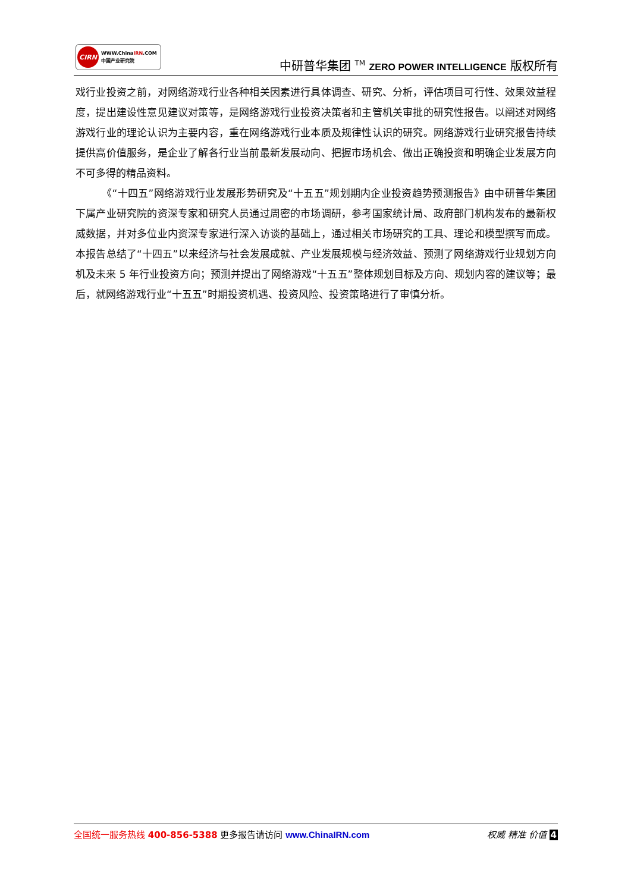CIRN
WWW.ChinaIRN.COM
中国产业研究院
中研普华集团 <sup>TM</sup> ZERO POWER INTELLIGENCE 版权所有
戏行业投资之前，对网络游戏行业各种相关因素进行具体调查、研究、分析，评估项目可行性、效果效益程度，提出建设性意见建议对策等，是网络游戏行业投资决策者和主管机关审批的研究性报告。以阐述对网络游戏行业的理论认识为主要内容，重在网络游戏行业本质及规律性认识的研究。网络游戏行业研究报告持续提供高价值服务，是企业了解各行业当前最新发展动向、把握市场机会、做出正确投资和明确企业发展方向不可多得的精品资料。
《“十四五”网络游戏行业发展形势研究及“十五五”规划期内企业投资趋势预测报告》由中研普华集团下属产业研究院的资深专家和研究人员通过周密的市场调研，参考国家统计局、政府部门机构发布的最新权威数据，并对多位业内资深专家进行深入访谈的基础上，通过相关市场研究的工具、理论和模型撰写而成。本报告总结了“十四五”以来经济与社会发展成就、产业发展规模与经济效益、预测了网络游戏行业规划方向机及未来 5 年行业投资方向；预测并提出了网络游戏“十五五”整体规划目标及方向、规划内容的建议等；最后，就网络游戏行业“十五五”时期投资机遇、投资风险、投资策略进行了审慎分析。
全国统一服务热线 400-856-5388 更多报告请访问 www.ChinaIRN.com
权威 精准 价值 4